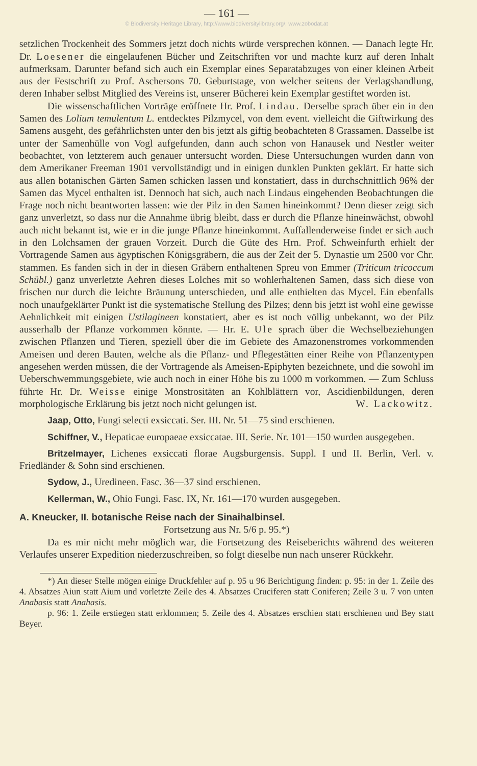— 161 —
© Biodiversity Heritage Library, http://www.biodiversitylibrary.org/; www.zobodat.at
setzlichen Trockenheit des Sommers jetzt doch nichts würde versprechen können. — Danach legte Hr. Dr. Loesener die eingelaufenen Bücher und Zeitschriften vor und machte kurz auf deren Inhalt aufmerksam. Darunter befand sich auch ein Exemplar eines Separatabzuges von einer kleinen Arbeit aus der Festschrift zu Prof. Aschersons 70. Geburtstage, von welcher seitens der Verlagshandlung, deren Inhaber selbst Mitglied des Vereins ist, unserer Bücherei kein Exemplar gestiftet worden ist.
Die wissenschaftlichen Vorträge eröffnete Hr. Prof. Lindau. Derselbe sprach über ein in den Samen des Lolium temulentum L. entdecktes Pilzmycel, von dem event. vielleicht die Giftwirkung des Samens ausgeht, des gefährlichsten unter den bis jetzt als giftig beobachteten 8 Grassamen. Dasselbe ist unter der Samenhülle von Vogl aufgefunden, dann auch schon von Hanausek und Nestler weiter beobachtet, von letzterem auch genauer untersucht worden. Diese Untersuchungen wurden dann von dem Amerikaner Freeman 1901 vervollständigt und in einigen dunklen Punkten geklärt. Er hatte sich aus allen botanischen Gärten Samen schicken lassen und konstatiert, dass in durchschnittlich 96% der Samen das Mycel enthalten ist. Dennoch hat sich, auch nach Lindaus eingehenden Beobachtungen die Frage noch nicht beantworten lassen: wie der Pilz in den Samen hineinkommt? Denn dieser zeigt sich ganz unverletzt, so dass nur die Annahme übrig bleibt, dass er durch die Pflanze hineinwächst, obwohl auch nicht bekannt ist, wie er in die junge Pflanze hineinkommt. Auffallenderweise findet er sich auch in den Lolchsamen der grauen Vorzeit. Durch die Güte des Hrn. Prof. Schweinfurth erhielt der Vortragende Samen aus ägyptischen Königsgräbern, die aus der Zeit der 5. Dynastie um 2500 vor Chr. stammen. Es fanden sich in der in diesen Gräbern enthaltenen Spreu von Emmer (Triticum tricoccum Schübl.) ganz unverletzte Aehren dieses Lolches mit so wohlerhaltenen Samen, dass sich diese von frischen nur durch die leichte Bräunung unterschieden, und alle enthielten das Mycel. Ein ebenfalls noch unaufgeklärter Punkt ist die systematische Stellung des Pilzes; denn bis jetzt ist wohl eine gewisse Aehnlichkeit mit einigen Ustilagineen konstatiert, aber es ist noch völlig unbekannt, wo der Pilz ausserhalb der Pflanze vorkommen könnte. — Hr. E. Ule sprach über die Wechselbeziehungen zwischen Pflanzen und Tieren, speziell über die im Gebiete des Amazonenstromes vorkommenden Ameisen und deren Bauten, welche als die Pflanz- und Pflegestätten einer Reihe von Pflanzentypen angesehen werden müssen, die der Vortragende als Ameisen-Epiphyten bezeichnete, und die sowohl im Ueberschwemmungsgebiete, wie auch noch in einer Höhe bis zu 1000 m vorkommen. — Zum Schluss führte Hr. Dr. Weisse einige Monstrositäten an Kohlblättern vor, Ascidienbildungen, deren morphologische Erklärung bis jetzt noch nicht gelungen ist. W. Lackowitz.
Jaap, Otto, Fungi selecti exsiccati. Ser. III. Nr. 51—75 sind erschienen.
Schiffner, V., Hepaticae europaeae exsiccatae. III. Serie. Nr. 101—150 wurden ausgegeben.
Britzelmayer, Lichenes exsiccati florae Augsburgensis. Suppl. I und II. Berlin, Verl. v. Friedländer & Sohn sind erschienen.
Sydow, J., Uredineen. Fasc. 36—37 sind erschienen.
Kellerman, W., Ohio Fungi. Fasc. IX, Nr. 161—170 wurden ausgegeben.
A. Kneucker, II. botanische Reise nach der Sinaihalbinsel.
Fortsetzung aus Nr. 5/6 p. 95.*)
Da es mir nicht mehr möglich war, die Fortsetzung des Reiseberichts während des weiteren Verlaufes unserer Expedition niederzuschreiben, so folgt dieselbe nun nach unserer Rückkehr.
*) An dieser Stelle mögen einige Druckfehler auf p. 95 u 96 Berichtigung finden: p. 95: in der 1. Zeile des 4. Absatzes Aiun statt Aium und vorletzte Zeile des 4. Absatzes Cruciferen statt Coniferen; Zeile 3 u. 7 von unten Anabasis statt Anahasis.
p. 96: 1. Zeile erstiegen statt erklommen; 5. Zeile des 4. Absatzes erschien statt erschienen und Bey statt Beyer.